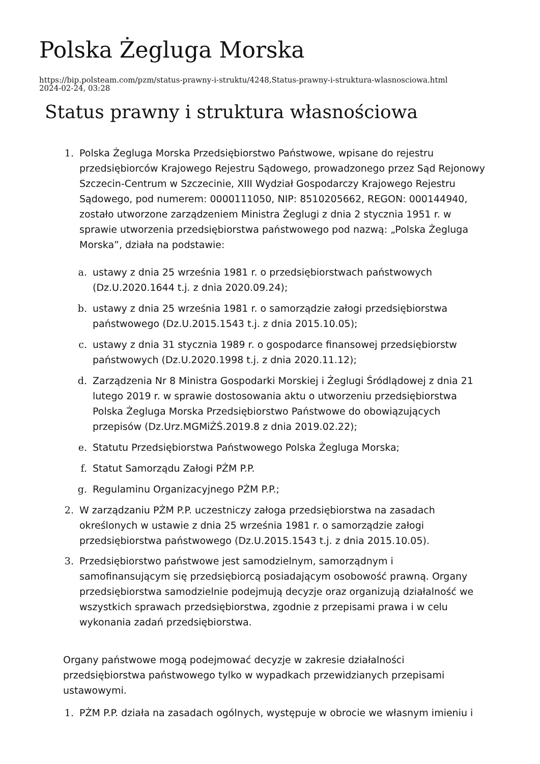Polska Żegluga Morska
https://bip.polsteam.com/pzm/status-prawny-i-struktu/4248,Status-prawny-i-struktura-wlasnosciowa.html
2024-02-24, 03:28
Status prawny i struktura własnościowa
Polska Żegluga Morska Przedsiębiorstwo Państwowe, wpisane do rejestru przedsiębiorców Krajowego Rejestru Sądowego, prowadzonego przez Sąd Rejonowy Szczecin-Centrum w Szczecinie, XIII Wydział Gospodarczy Krajowego Rejestru Sądowego, pod numerem: 0000111050, NIP: 8510205662, REGON: 000144940, zostało utworzone zarządzeniem Ministra Żeglugi z dnia 2 stycznia 1951 r. w sprawie utworzenia przedsiębiorstwa państwowego pod nazwą: „Polska Żegluga Morska”, działa na podstawie:
ustawy z dnia 25 września 1981 r. o przedsiębiorstwach państwowych (Dz.U.2020.1644 t.j. z dnia 2020.09.24);
ustawy z dnia 25 września 1981 r. o samorządzie załogi przedsiębiorstwa państwowego (Dz.U.2015.1543 t.j. z dnia 2015.10.05);
ustawy z dnia 31 stycznia 1989 r. o gospodarce finansowej przedsiębiorstw państwowych (Dz.U.2020.1998 t.j. z dnia 2020.11.12);
Zarządzenia Nr 8 Ministra Gospodarki Morskiej i Żeglugi Śródlądowej z dnia 21 lutego 2019 r. w sprawie dostosowania aktu o utworzeniu przedsiębiorstwa Polska Żegluga Morska Przedsiębiorstwo Państwowe do obowiązujących przepisów (Dz.Urz.MGMiŻŚ.2019.8 z dnia 2019.02.22);
Statutu Przedsiębiorstwa Państwowego Polska Żegluga Morska;
Statut Samorządu Załogi PŻM P.P.
Regulaminu Organizacyjnego PŻM P.P.;
W zarządzaniu PŻM P.P. uczestniczy załoga przedsiębiorstwa na zasadach określonych w ustawie z dnia 25 września 1981 r. o samorządzie załogi przedsiębiorstwa państwowego (Dz.U.2015.1543 t.j. z dnia 2015.10.05).
Przedsiębiorstwo państwowe jest samodzielnym, samorządnym i samofinansującym się przedsiębiorcą posiadającym osobowość prawną. Organy przedsiębiorstwa samodzielnie podejmują decyzje oraz organizują działalność we wszystkich sprawach przedsiębiorstwa, zgodnie z przepisami prawa i w celu wykonania zadań przedsiębiorstwa.
Organy państwowe mogą podejmować decyzje w zakresie działalności przedsiębiorstwa państwowego tylko w wypadkach przewidzianych przepisami ustawowymi.
PŻM P.P. działa na zasadach ogólnych, występuje w obrocie we własnym imieniu i